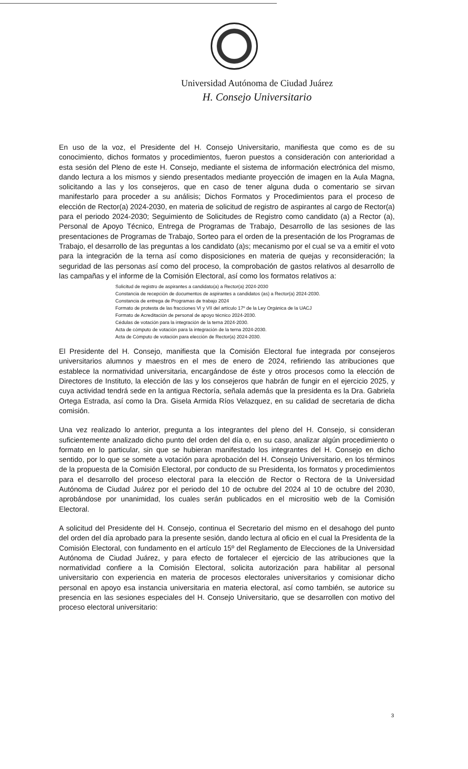Universidad Autónoma de Ciudad Juárez
H. Consejo Universitario
En uso de la voz, el Presidente del H. Consejo Universitario, manifiesta que como es de su conocimiento, dichos formatos y procedimientos, fueron puestos a consideración con anterioridad a esta sesión del Pleno de este H. Consejo, mediante el sistema de información electrónica del mismo, dando lectura a los mismos y siendo presentados mediante proyección de imagen en la Aula Magna, solicitando a las y los consejeros, que en caso de tener alguna duda o comentario se sirvan manifestarlo para proceder a su análisis; Dichos Formatos y Procedimientos para el proceso de elección de Rector(a) 2024-2030, en materia de solicitud de registro de aspirantes al cargo de Rector(a) para el periodo 2024-2030; Seguimiento de Solicitudes de Registro como candidato (a) a Rector (a), Personal de Apoyo Técnico, Entrega de Programas de Trabajo, Desarrollo de las sesiones de las presentaciones de Programas de Trabajo, Sorteo para el orden de la presentación de los Programas de Trabajo, el desarrollo de las preguntas a los candidato (a)s; mecanismo por el cual se va a emitir el voto para la integración de la terna así como disposiciones en materia de quejas y reconsideración; la seguridad de las personas así como del proceso, la comprobación de gastos relativos al desarrollo de las campañas y el informe de la Comisión Electoral, así como los formatos relativos a:
Solicitud de registro de aspirantes a candidato(a) a Rector(a) 2024-2030
Constancia de recepción de documentos de aspirantes a candidatos (as) a Rector(a) 2024-2030.
Constancia de entrega de Programas de trabajo 2024
Formato de protesta de las fracciones VI y VII del artículo 17º de la Ley Orgánica de la UACJ
Formato de Acreditación de personal de apoyo técnico 2024-2030.
Cédulas de votación para la integración de la terna 2024-2030.
Acta de cómputo de votación para la integración de la terna 2024-2030.
Acta de Cómputo de votación para elección de Rector(a) 2024-2030.
El Presidente del H. Consejo, manifiesta que la Comisión Electoral fue integrada por consejeros universitarios alumnos y maestros en el mes de enero de 2024, refiriendo las atribuciones que establece la normatividad universitaria, encargándose de éste y otros procesos como la elección de Directores de Instituto, la elección de las y los consejeros que habrán de fungir en el ejercicio 2025, y cuya actividad tendrá sede en la antigua Rectoría, señala además que la presidenta es la Dra. Gabriela Ortega Estrada, así como la Dra. Gisela Armida Ríos Velazquez, en su calidad de secretaria de dicha comisión.
Una vez realizado lo anterior, pregunta a los integrantes del pleno del H. Consejo, si consideran suficientemente analizado dicho punto del orden del día o, en su caso, analizar algún procedimiento o formato en lo particular, sin que se hubieran manifestado los integrantes del H. Consejo en dicho sentido, por lo que se somete a votación para aprobación del H. Consejo Universitario, en los términos de la propuesta de la Comisión Electoral, por conducto de su Presidenta, los formatos y procedimientos para el desarrollo del proceso electoral para la elección de Rector o Rectora de la Universidad Autónoma de Ciudad Juárez por el periodo del 10 de octubre del 2024 al 10 de octubre del 2030, aprobándose por unanimidad, los cuales serán publicados en el micrositio web de la Comisión Electoral.
A solicitud del Presidente del H. Consejo, continua el Secretario del mismo en el desahogo del punto del orden del día aprobado para la presente sesión, dando lectura al oficio en el cual la Presidenta de la Comisión Electoral, con fundamento en el artículo 15º del Reglamento de Elecciones de la Universidad Autónoma de Ciudad Juárez, y para efecto de fortalecer el ejercicio de las atribuciones que la normatividad confiere a la Comisión Electoral, solicita autorización para habilitar al personal universitario con experiencia en materia de procesos electorales universitarios y comisionar dicho personal en apoyo esa instancia universitaria en materia electoral, así como también, se autorice su presencia en las sesiones especiales del H. Consejo Universitario, que se desarrollen con motivo del proceso electoral universitario:
3